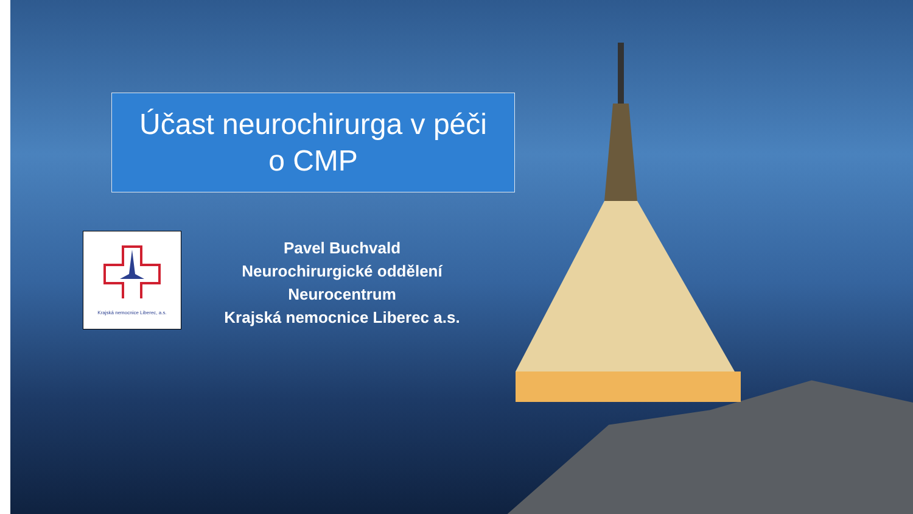Účast neurochirurga v péči
o CMP
Krajská nemocnice Liberec, a.s.
Pavel Buchvald
Neurochirurgické oddělení
Neurocentrum
Krajská nemocnice Liberec a.s.